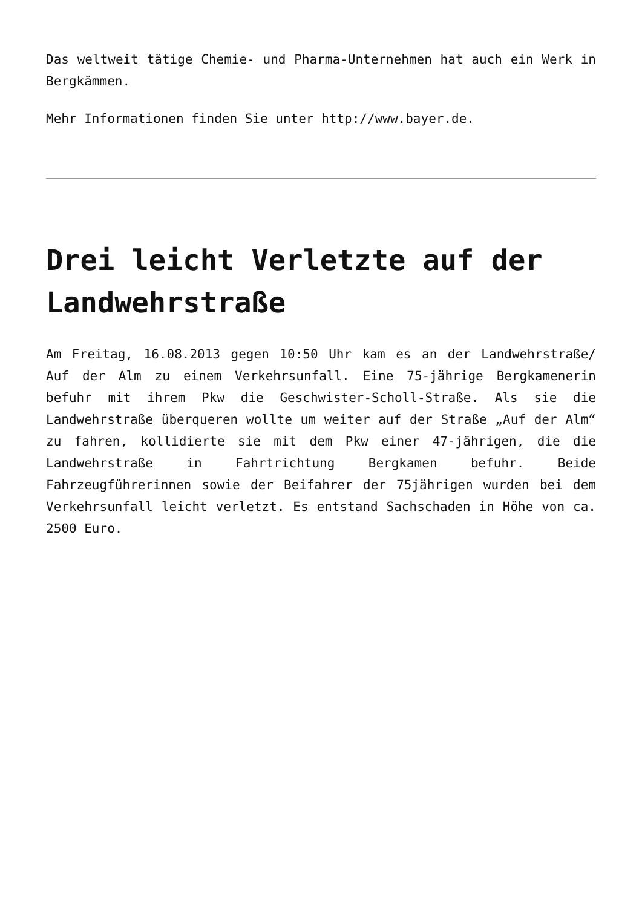Das weltweit tätige Chemie- und Pharma-Unternehmen hat auch ein Werk in Bergkämmen.
Mehr Informationen finden Sie unter http://www.bayer.de.
Drei leicht Verletzte auf der Landwehrstraße
Am Freitag, 16.08.2013 gegen 10:50 Uhr kam es an der Landwehrstraße/ Auf der Alm zu einem Verkehrsunfall. Eine 75-jährige Bergkamenerin befuhr mit ihrem Pkw die Geschwister-Scholl-Straße. Als sie die Landwehrstraße überqueren wollte um weiter auf der Straße „Auf der Alm“ zu fahren, kollidierte sie mit dem Pkw einer 47-jährigen, die die Landwehrstraße in Fahrtrichtung Bergkamen befuhr. Beide Fahrzeugführerinnen sowie der Beifahrer der 75jährigen wurden bei dem Verkehrsunfall leicht verletzt. Es entstand Sachschaden in Höhe von ca. 2500 Euro.